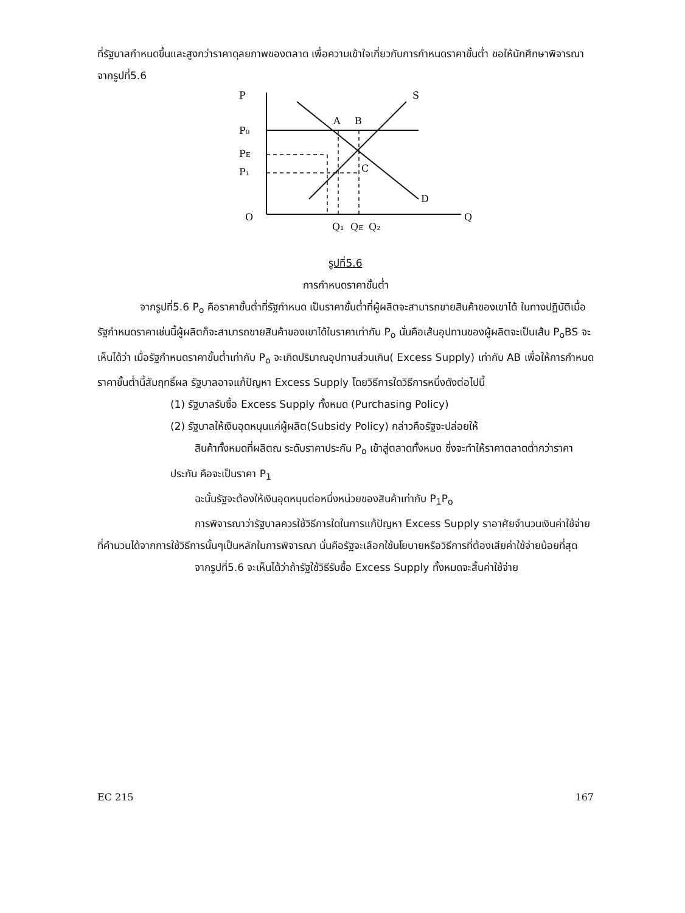ที่รัฐบาลกำหนดขึ้นและสูงกว่าราคาดุลยภาพของตลาด เพื่อความเข้าใจเกี่ยวกับการกำหนดราคาขั้นต่ำ ขอให้นักศึกษาพิจารณาจากรูปที่5.6
P
S
P₀
PE
P₁
A
B
C
D
O
Q
Q₁
QE
Q₂
รูปที่5.6
การกำหนดราคาขั้นต่ำ
จากรูปที่5.6 P<sub>o</sub> คือราคาขั้นต่ำที่รัฐกำหนด เป็นราคาขั้นต่ำที่ผู้ผลิตจะสามารถขายสินค้าของเขาได้ ในทางปฏิบัติเมื่อรัฐกำหนดราคาเช่นนี้ผู้ผลิตก็จะสามารถขายสินค้าของเขาได้ในราคาเท่ากับ P<sub>o</sub> นั่นคือเส้นอุปทานของผู้ผลิตจะเป็นเส้น P<sub>o</sub>BS จะเห็นได้ว่า เมื่อรัฐกำหนดราคาขั้นต่ำเท่ากับ P<sub>o</sub> จะเกิดปริมาณอุปทานส่วนเกิน( Excess Supply) เท่ากับ AB เพื่อให้การกำหนดราคาขั้นต่ำนี้สัมฤทธิ์ผล รัฐบาลอาจแก้ปัญหา Excess Supply โดยวิธีการใดวิธีการหนึ่งดังต่อไปนี้
(1) รัฐบาลรับซื้อ Excess Supply ทั้งหมด (Purchasing Policy)
(2) รัฐบาลให้เงินอุดหนุนแก่ผู้ผลิต(Subsidy Policy) กล่าวคือรัฐจะปล่อยให้
สินค้าทั้งหมดที่ผลิตณ ระดับราคาประกัน P<sub>o</sub> เข้าสู่ตลาดทั้งหมด ซึ่งจะทำให้ราคาตลาดต่ำกว่าราคาประกัน คือจะเป็นราคา P<sub>1</sub>
ฉะนั้นรัฐจะต้องให้เงินอุดหนุนต่อหนึ่งหน่วยของสินค้าเท่ากับ P<sub>1</sub>P<sub>o</sub>
การพิจารณาว่ารัฐบาลควรใช้วิธีการใดในการแก้ปัญหา Excess Supply ราอาศัยจำนวนเงินค่าใช้จ่ายที่คำนวนได้จากการใช้วิธีการนั้นๆเป็นหลักในการพิจารณา นั่นคือรัฐจะเลือกใช้นโยบายหรือวิธีการที่ต้องเสียค่าใช้จ่ายน้อยที่สุด
จากรูปที่5.6 จะเห็นได้ว่าถ้ารัฐใช้วิธีรับซื้อ Excess Supply ทั้งหมดจะสิ้นค่าใช้จ่าย
EC 215 167